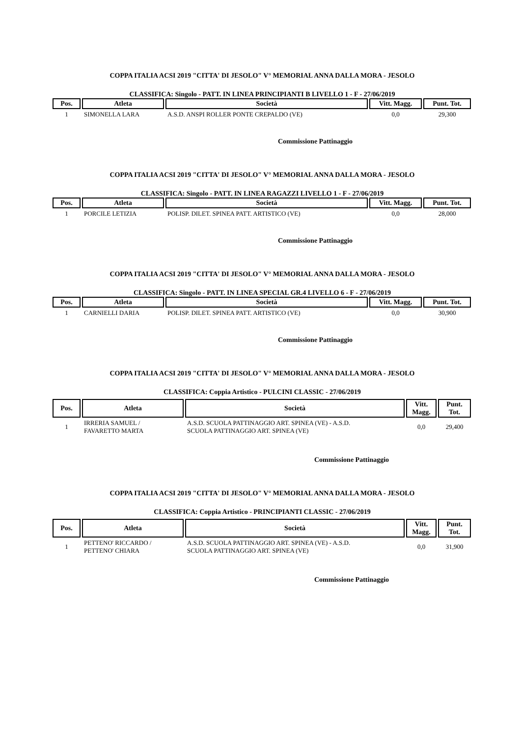COPPA ITALIA ACSI 2019 "CITTA' DI JESOLO" V° MEMORIAL ANNA DALLA MORA - JESOLO
CLASSIFICA: Singolo - PATT. IN LINEA PRINCIPIANTI B LIVELLO 1 - F - 27/06/2019
| Pos. | Atleta | Società | Vitt. Magg. | Punt. Tot. |
| --- | --- | --- | --- | --- |
| 1 | SIMONELLA LARA | A.S.D. ANSPI ROLLER PONTE CREPALDO (VE) | 0,0 | 29,300 |
Commissione Pattinaggio
COPPA ITALIA ACSI 2019 "CITTA' DI JESOLO" V° MEMORIAL ANNA DALLA MORA - JESOLO
CLASSIFICA: Singolo - PATT. IN LINEA RAGAZZI LIVELLO 1 - F - 27/06/2019
| Pos. | Atleta | Società | Vitt. Magg. | Punt. Tot. |
| --- | --- | --- | --- | --- |
| 1 | PORCILE LETIZIA | POLISP. DILET. SPINEA PATT. ARTISTICO (VE) | 0,0 | 28,000 |
Commissione Pattinaggio
COPPA ITALIA ACSI 2019 "CITTA' DI JESOLO" V° MEMORIAL ANNA DALLA MORA - JESOLO
CLASSIFICA: Singolo - PATT. IN LINEA SPECIAL GR.4 LIVELLO 6 - F - 27/06/2019
| Pos. | Atleta | Società | Vitt. Magg. | Punt. Tot. |
| --- | --- | --- | --- | --- |
| 1 | CARNIELLI DARIA | POLISP. DILET. SPINEA PATT. ARTISTICO (VE) | 0,0 | 30,900 |
Commissione Pattinaggio
COPPA ITALIA ACSI 2019 "CITTA' DI JESOLO" V° MEMORIAL ANNA DALLA MORA - JESOLO
CLASSIFICA: Coppia Artistico - PULCINI CLASSIC - 27/06/2019
| Pos. | Atleta | Società | Vitt. Magg. | Punt. Tot. |
| --- | --- | --- | --- | --- |
| 1 | IRRERIA SAMUEL / FAVARETTO MARTA | A.S.D. SCUOLA PATTINAGGIO ART. SPINEA (VE) - A.S.D. SCUOLA PATTINAGGIO ART. SPINEA (VE) | 0,0 | 29,400 |
Commissione Pattinaggio
COPPA ITALIA ACSI 2019 "CITTA' DI JESOLO" V° MEMORIAL ANNA DALLA MORA - JESOLO
CLASSIFICA: Coppia Artistico - PRINCIPIANTI CLASSIC - 27/06/2019
| Pos. | Atleta | Società | Vitt. Magg. | Punt. Tot. |
| --- | --- | --- | --- | --- |
| 1 | PETTENO' RICCARDO / PETTENO' CHIARA | A.S.D. SCUOLA PATTINAGGIO ART. SPINEA (VE) - A.S.D. SCUOLA PATTINAGGIO ART. SPINEA (VE) | 0,0 | 31,900 |
Commissione Pattinaggio